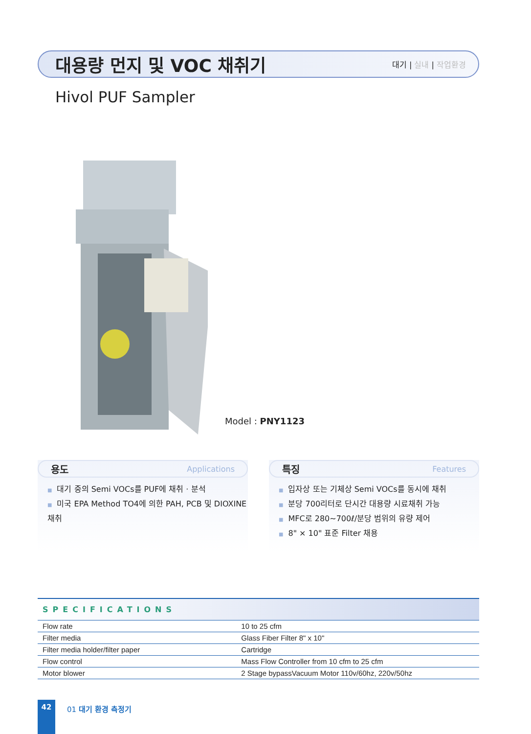대용량 먼지 및 VOC 채취기
대기 | 실내 | 작업환경
Hivol PUF Sampler
Model : PNY1123
용도 Applications
■ 대기 중의 Semi VOCs를 PUF에 채취 · 분석
■ 미국 EPA Method TO4에 의한 PAH, PCB 및 DIOXINE 채취
특징 Features
■ 입자상 또는 기체상 Semi VOCs를 동시에 채취
■ 분당 700리터로 단시간 대용량 시료채취 가능
■ MFC로 280~700ℓ/분당 범위의 유량 제어
■ 8" × 10" 표준 Filter 채용
SPECIFICATIONS
| Flow rate | 10 to 25 cfm |
| Filter media | Glass Fiber Filter 8" x 10" |
| Filter media holder/filter paper | Cartridge |
| Flow control | Mass Flow Controller from 10 cfm to 25 cfm |
| Motor blower | 2 Stage bypassVacuum Motor 110v/60hz, 220v/50hz |
42
01 대기 환경 측정기